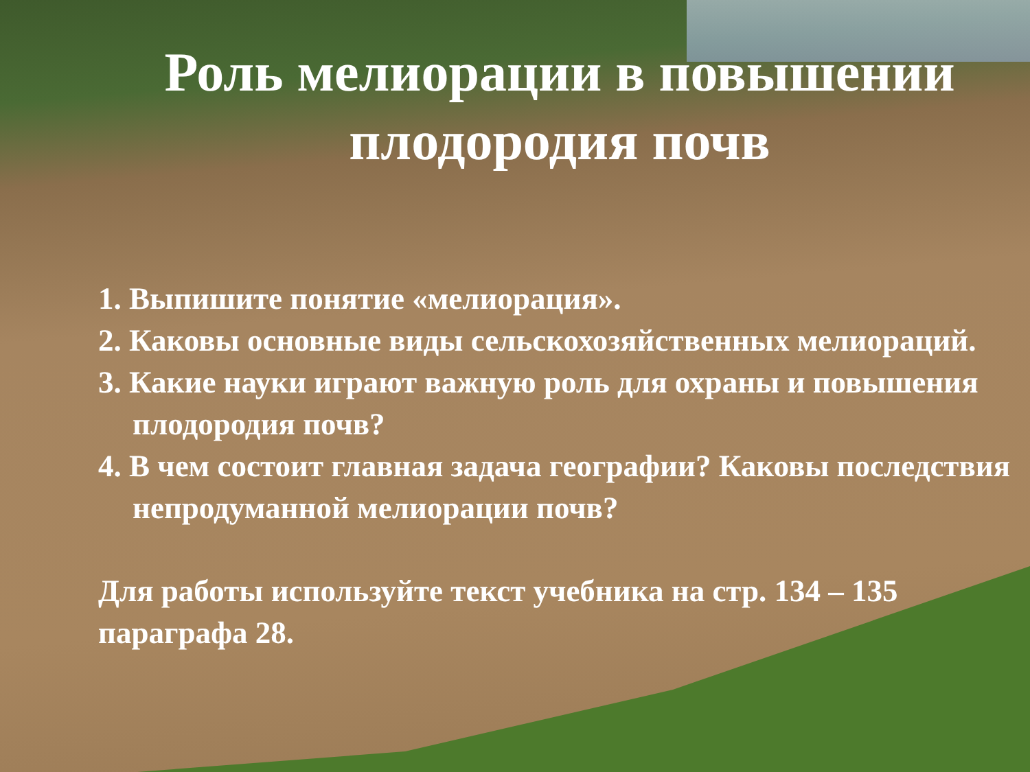Роль мелиорации в повышении плодородия почв
1. Выпишите понятие «мелиорация».
2. Каковы основные виды сельскохозяйственных мелиораций.
3. Какие науки играют важную роль для охраны и повышения плодородия почв?
4. В чем состоит главная задача географии? Каковы последствия непродуманной мелиорации почв?
Для работы используйте текст учебника на стр. 134 – 135 параграфа 28.